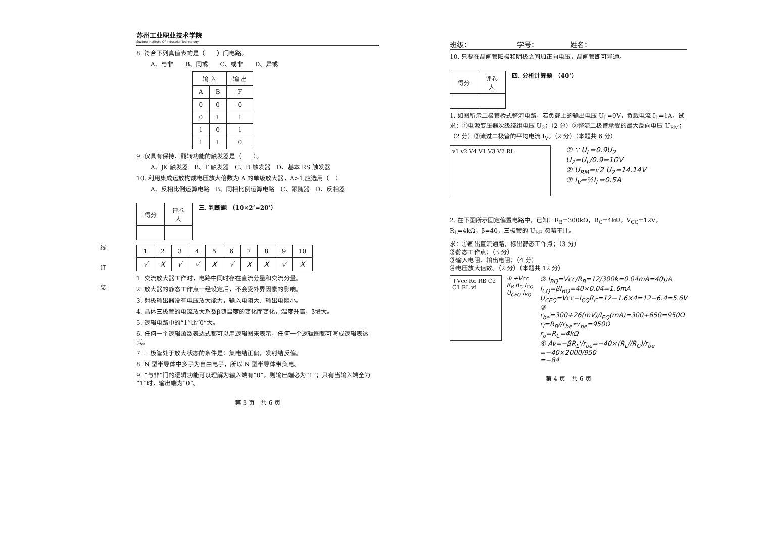线
订
装
苏州工业职业技术学院
Suzhou Institute Of Industrial Technology
8. 符合下列真值表的是（　　）门电路。
A、与非　　B、同或　　C、或非　　D、异或
| 输 入 | | 输 出 |
| --- | --- | --- |
| A | B | F |
| 0 | 0 | 0 |
| 0 | 1 | 1 |
| 1 | 0 | 1 |
| 1 | 1 | 0 |
9. 仅具有保持、翻转功能的触发器是（　　）。
A、JK 触发器　B、T 触发器　C、D 触发器　D、基本 RS 触发器
10. 利用集成运放构成电压放大倍数为 A 的单级放大器，A>1,应选用（　）
A、反相比例运算电路　B、同相比例运算电路　C、跟随器　D、反相器
| 得分 | 评卷人 |
三. 判断题 （10×2’=20’）
| 1 | 2 | 3 | 4 | 5 | 6 | 7 | 8 | 9 | 10 |
| √ | X | √ | √ | X | √ | X | X | √ | X |
1. 交流放大器工作时，电路中同时存在直流分量和交流分量。
2. 放大器的静态工作点一经设定后，不会受外界因素的影响。
3. 射极输出器没有电压放大能力，输入电阻大、输出电阻小。
4. 晶体三极管的电流放大系数β随温度的变化而变化，温度升高，β增大。
5. 逻辑电路中的“1”比“0”大。
6. 任何一个逻辑函数表达式都可以用逻辑图来表示，任何一个逻辑图都可写成逻辑表达式。
7. 三极管处于放大状态的条件是：集电结正偏，发射结反偏。
8. N 型半导体中多子为自由电子，所以 N 型半导体带负电。
9. “与非”门的逻辑功能可以理解为输入端有“0”，则输出端必为“1”；只有当输入端全为“1”时，输出端为“0”。
第 3 页　共 6 页
班级：　　　　　　　学号：　　　　　姓名：
10. 只要在晶闸管阳极和阴极之间加正向电压，晶闸管即可导通。
| 得分 | 评卷人 |
四. 分析计算题 （40’）
1. 如图所示二极管桥式整流电路，若负载上的输出电压 U<sub>L</sub>=9V，负载电流 I<sub>L</sub>=1A，试求：①电源变压器次级绕组电压 U<sub>2</sub>；（2 分）②整流二极管承受的最大反向电压 U<sub>RM</sub>；（2 分）③流过二极管的平均电流 I<sub>V</sub>。（2 分）（本题共 6 分）
v1 v2 V4 V1 V3 V2 RL
① ∵ U<sub>L</sub>=0.9U<sub>2</sub>
U<sub>2</sub>=U<sub>L</sub>/0.9=10V
② U<sub>RM</sub>=√2 U<sub>2</sub>=14.14V
③ I<sub>V</sub>=½I<sub>L</sub>=0.5A
2. 在下图所示固定偏置电路中，已知：R<sub>B</sub>=300kΩ，R<sub>C</sub>=4kΩ，V<sub>CC</sub>=12V，R<sub>L</sub>=4kΩ，β=40，三极管的 U<sub>BE</sub> 忽略不计。
求：①画出直流通路，标出静态工作点；（3 分）
②静态工作点；（3 分）
③输入电阻、输出电阻；（4 分）
④电压放大倍数。（2 分）（本题共 12 分）
+Vcc Rc RB C2 C1 RL vi
① +Vcc R<sub>B</sub> R<sub>C</sub> I<sub>CQ</sub> U<sub>CEQ</sub> I<sub>BQ</sub>
② I<sub>BQ</sub>=Vcc/R<sub>B</sub>=12/300k=0.04mA=40μA
I<sub>CQ</sub>=βI<sub>BQ</sub>=40×0.04=1.6mA
U<sub>CEQ</sub>=Vcc−I<sub>CQ</sub>R<sub>C</sub>=12−1.6×4=12−6.4=5.6V
③ r<sub>be</sub>=300+26(mV)/I<sub>EQ</sub>(mA)=300+650=950Ω
r<sub>i</sub>=R<sub>B</sub>//r<sub>be</sub>≈r<sub>be</sub>=950Ω
r<sub>o</sub>=R<sub>C</sub>=4kΩ
④ Av=−βR<sub>L</sub>'/r<sub>be</sub>=−40×(R<sub>L</sub>//R<sub>C</sub>)/r<sub>be</sub>
=−40×2000/950
=−84
第 4 页　共 6 页